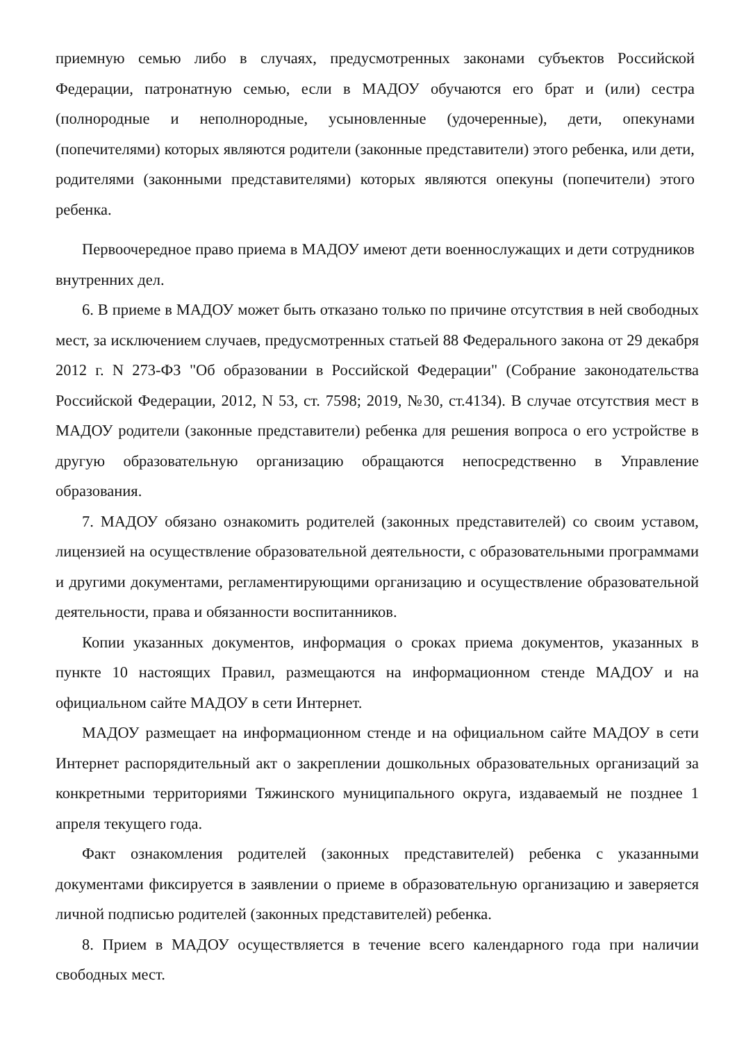приемную семью либо в случаях, предусмотренных законами субъектов Российской Федерации, патронатную семью, если в МАДОУ обучаются его брат и (или) сестра (полнородные и неполнородные, усыновленные (удочеренные), дети, опекунами (попечителями) которых являются родители (законные представители) этого ребенка, или дети, родителями (законными представителями) которых являются опекуны (попечители) этого ребенка.
Первоочередное право приема в МАДОУ имеют дети военнослужащих и дети сотрудников внутренних дел.
6. В приеме в МАДОУ может быть отказано только по причине отсутствия в ней свободных мест, за исключением случаев, предусмотренных статьей 88 Федерального закона от 29 декабря 2012 г. N 273-ФЗ "Об образовании в Российской Федерации" (Собрание законодательства Российской Федерации, 2012, N 53, ст. 7598; 2019, №30, ст.4134). В случае отсутствия мест в МАДОУ родители (законные представители) ребенка для решения вопроса о его устройстве в другую образовательную организацию обращаются непосредственно в Управление образования.
7. МАДОУ обязано ознакомить родителей (законных представителей) со своим уставом, лицензией на осуществление образовательной деятельности, с образовательными программами и другими документами, регламентирующими организацию и осуществление образовательной деятельности, права и обязанности воспитанников.
Копии указанных документов, информация о сроках приема документов, указанных в пункте 10 настоящих Правил, размещаются на информационном стенде МАДОУ и на официальном сайте МАДОУ в сети Интернет.
МАДОУ размещает на информационном стенде и на официальном сайте МАДОУ в сети Интернет распорядительный акт о закреплении дошкольных образовательных организаций за конкретными территориями Тяжинского муниципального округа, издаваемый не позднее 1 апреля текущего года.
Факт ознакомления родителей (законных представителей) ребенка с указанными документами фиксируется в заявлении о приеме в образовательную организацию и заверяется личной подписью родителей (законных представителей) ребенка.
8. Прием в МАДОУ осуществляется в течение всего календарного года при наличии свободных мест.